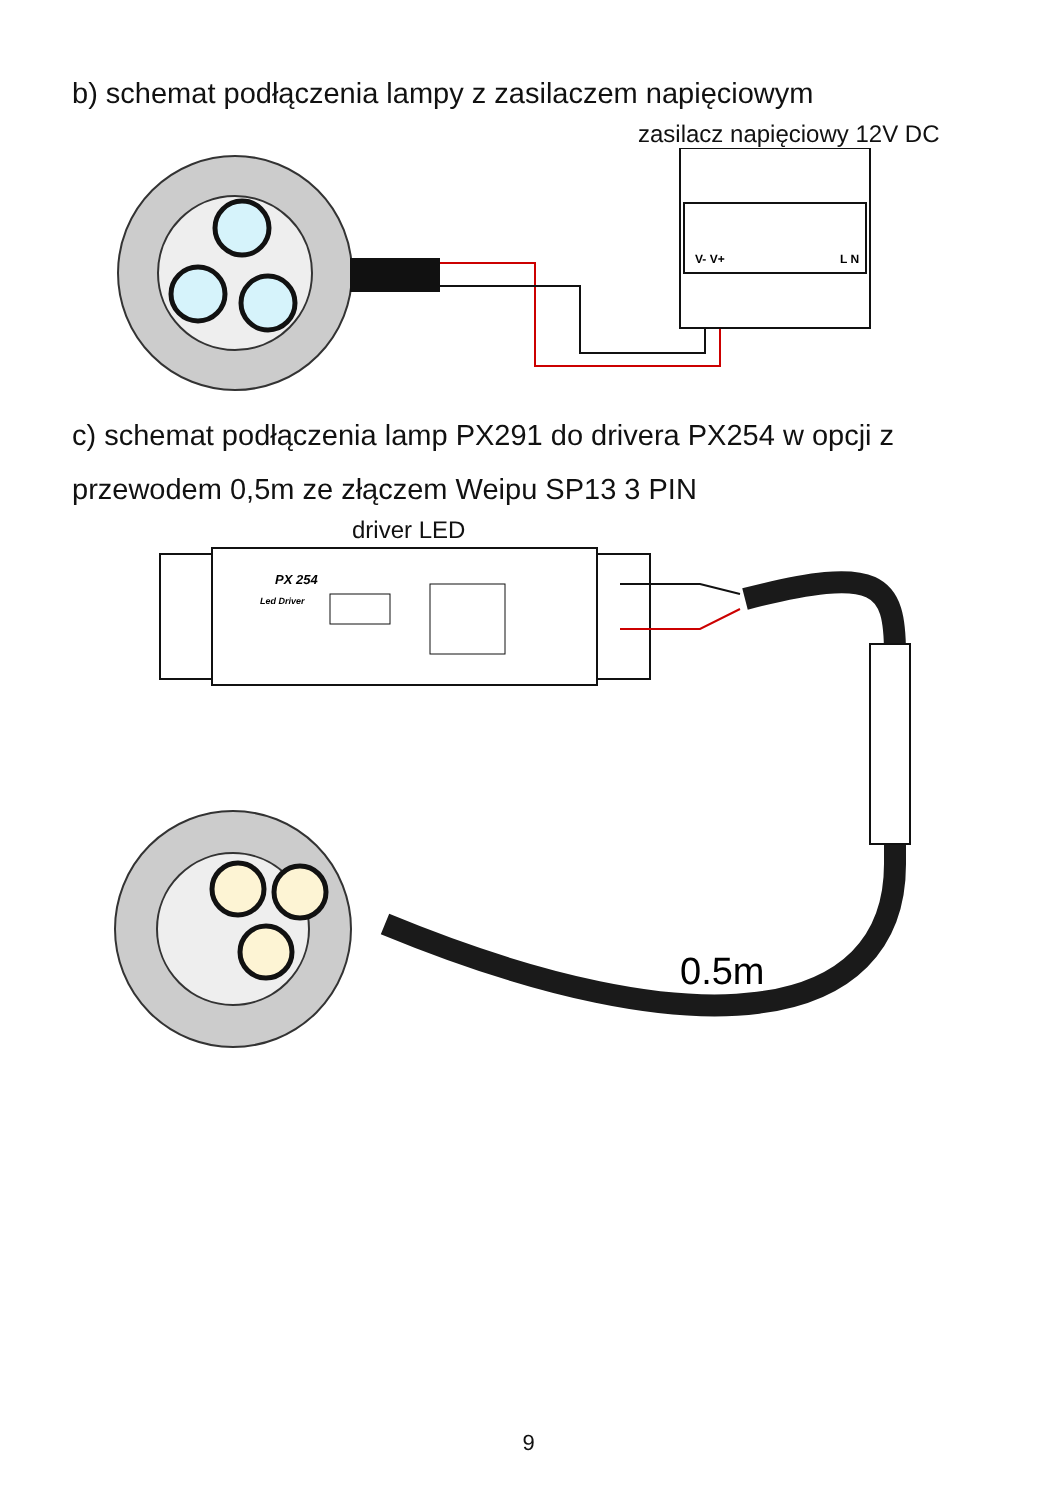b) schemat podłączenia lampy z zasilaczem napięciowym
zasilacz napięciowy 12V DC
V- V+
L N
c) schemat podłączenia lamp PX291 do drivera PX254 w opcji z przewodem 0,5m ze złączem Weipu SP13 3 PIN
driver LED
PX 254
Led Driver
0.5m
9